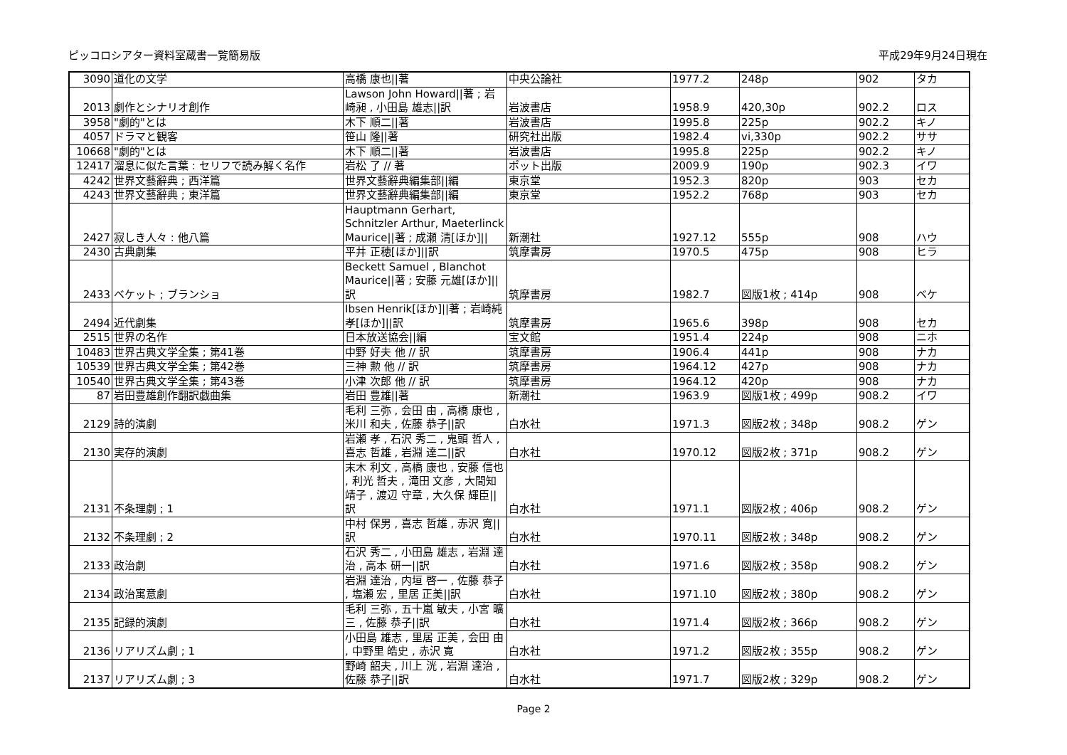ピッコロシアター資料室蔵書一覧簡易版 平成29年9月24日現在
| 3090 | 道化の文学 | 高橋 康也//著 | 中央公論社 | 1977.2 | 248p | 902 | タカ |
| 2013 | 劇作とシナリオ創作 | Lawson John Howard//著 ; 岩崎昶 , 小田島 雄志//訳 | 岩波書店 | 1958.9 | 420,30p | 902.2 | ロス |
| 3958 | "劇的"とは | 木下 順二//著 | 岩波書店 | 1995.8 | 225p | 902.2 | キノ |
| 4057 | ドラマと観客 | 笹山 隆//著 | 研究社出版 | 1982.4 | vi,330p | 902.2 | ササ |
| 10668 | "劇的"とは | 木下 順二//著 | 岩波書店 | 1995.8 | 225p | 902.2 | キノ |
| 12417 | 溜息に似た言葉 : セリフで読み解く名作 | 岩松 了 // 著 | ポット出版 | 2009.9 | 190p | 902.3 | イワ |
| 4242 | 世界文藝辭典 ; 西洋篇 | 世界文藝辭典編集部//編 | 東京堂 | 1952.3 | 820p | 903 | セカ |
| 4243 | 世界文藝辭典 ; 東洋篇 | 世界文藝辭典編集部//編 | 東京堂 | 1952.2 | 768p | 903 | セカ |
| 2427 | 寂しき人々 : 他八篇 | Hauptmann Gerhart, Schnitzler Arthur, Maeterlinck Maurice//著 ; 成瀬 清[ほか]// | 新潮社 | 1927.12 | 555p | 908 | ハウ |
| 2430 | 古典劇集 | 平井 正穂[ほか]//訳 | 筑摩書房 | 1970.5 | 475p | 908 | ヒラ |
| 2433 | ベケット ; ブランショ | Beckett Samuel , Blanchot Maurice//著 ; 安藤 元雄[ほか]//訳 | 筑摩書房 | 1982.7 | 図版1枚 ; 414p | 908 | ベケ |
| 2494 | 近代劇集 | Ibsen Henrik[ほか]//著 ; 岩崎純孝[ほか]//訳 | 筑摩書房 | 1965.6 | 398p | 908 | セカ |
| 2515 | 世界の名作 | 日本放送協会//編 | 宝文館 | 1951.4 | 224p | 908 | ニホ |
| 10483 | 世界古典文学全集 ; 第41巻 | 中野 好夫 他 // 訳 | 筑摩書房 | 1906.4 | 441p | 908 | ナカ |
| 10539 | 世界古典文学全集 ; 第42巻 | 三神 勲 他 // 訳 | 筑摩書房 | 1964.12 | 427p | 908 | ナカ |
| 10540 | 世界古典文学全集 ; 第43巻 | 小津 次郎 他 // 訳 | 筑摩書房 | 1964.12 | 420p | 908 | ナカ |
| 87 | 岩田豊雄創作翻訳戯曲集 | 岩田 豊雄//著 | 新潮社 | 1963.9 | 図版1枚 ; 499p | 908.2 | イワ |
| 2129 | 詩的演劇 | 毛利 三弥 , 会田 由 , 高橋 康也 , 米川 和夫 , 佐藤 恭子//訳 | 白水社 | 1971.3 | 図版2枚 ; 348p | 908.2 | ゲン |
| 2130 | 実存的演劇 | 岩瀬 孝 , 石沢 秀二 , 鬼頭 哲人 , 喜志 哲雄 , 岩淵 達二//訳 | 白水社 | 1970.12 | 図版2枚 ; 371p | 908.2 | ゲン |
| 2131 | 不条理劇 ; 1 | 末木 利文 , 高橋 康也 , 安藤 信也 , 利光 哲夫 , 滝田 文彦 , 大間知 靖子 , 渡辺 守章 , 大久保 輝臣//訳 | 白水社 | 1971.1 | 図版2枚 ; 406p | 908.2 | ゲン |
| 2132 | 不条理劇 ; 2 | 中村 保男 , 喜志 哲雄 , 赤沢 寛//訳 | 白水社 | 1970.11 | 図版2枚 ; 348p | 908.2 | ゲン |
| 2133 | 政治劇 | 石沢 秀二 , 小田島 雄志 , 岩淵 達治 , 高本 研一//訳 | 白水社 | 1971.6 | 図版2枚 ; 358p | 908.2 | ゲン |
| 2134 | 政治寓意劇 | 岩淵 達治 , 内垣 啓一 , 佐藤 恭子 , 塩瀬 宏 , 里居 正美//訳 | 白水社 | 1971.10 | 図版2枚 ; 380p | 908.2 | ゲン |
| 2135 | 記録的演劇 | 毛利 三弥 , 五十嵐 敏夫 , 小宮 曠三 , 佐藤 恭子//訳 | 白水社 | 1971.4 | 図版2枚 ; 366p | 908.2 | ゲン |
| 2136 | リアリズム劇 ; 1 | 小田島 雄志 , 里居 正美 , 会田 由 , 中野里 皓史 , 赤沢 寛 | 白水社 | 1971.2 | 図版2枚 ; 355p | 908.2 | ゲン |
| 2137 | リアリズム劇 ; 3 | 野崎 韶夫 , 川上 洸 , 岩淵 達治 , 佐藤 恭子//訳 | 白水社 | 1971.7 | 図版2枚 ; 329p | 908.2 | ゲン |
Page 2